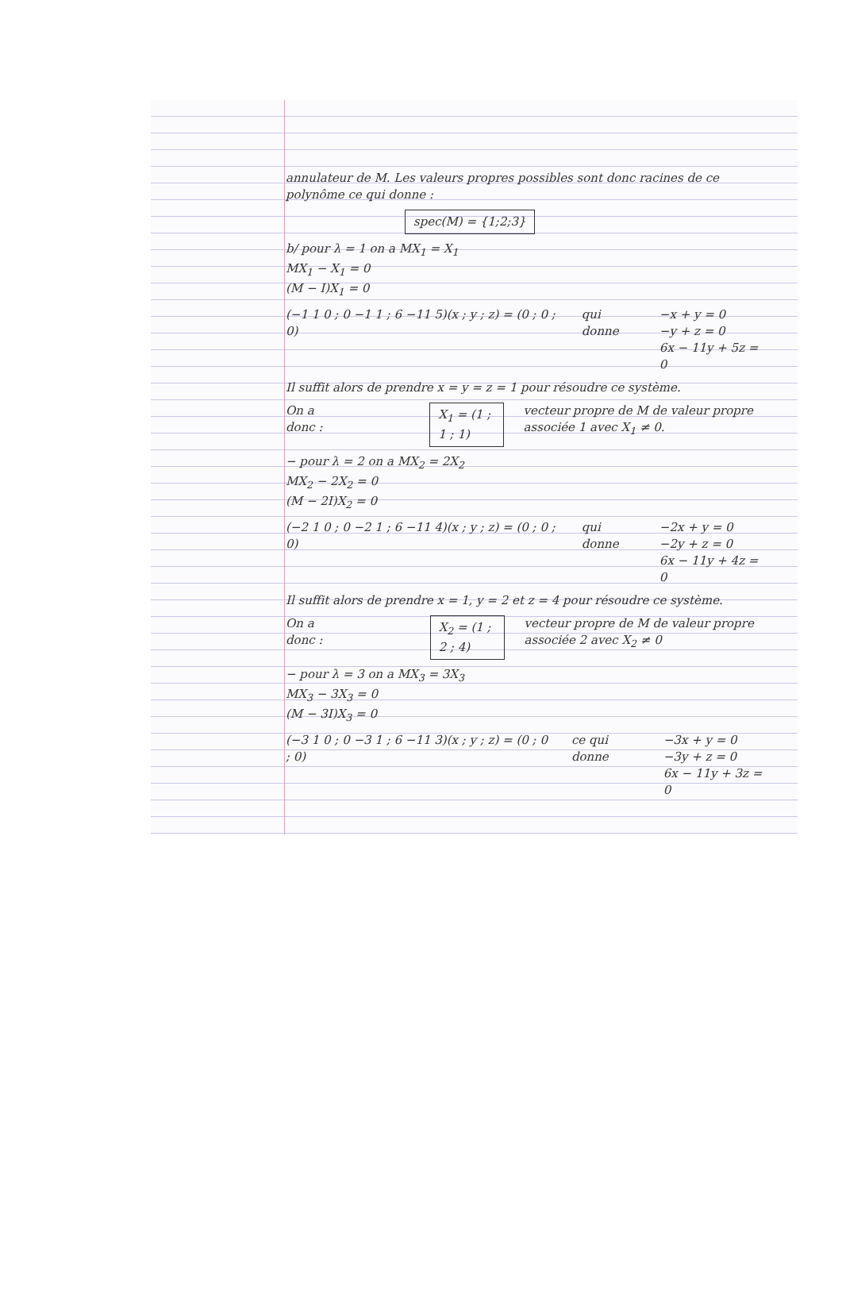annulateur de M. Les valeurs propres possibles sont donc racines de ce polynôme ce qui donne :
spec(M) = {1;2;3}
b/ pour λ = 1 on a MX<sub>1</sub> = X<sub>1</sub>
MX<sub>1</sub> − X<sub>1</sub> = 0
(M − I)X<sub>1</sub> = 0
(−1 1 0 ; 0 −1 1 ; 6 −11 5)(x ; y ; z) = (0 ; 0 ; 0) qui donne −x + y = 0
−y + z = 0
6x − 11y + 5z = 0
Il suffit alors de prendre x = y = z = 1 pour résoudre ce système.
On a donc : X<sub>1</sub> = (1 ; 1 ; 1) vecteur propre de M de valeur propre associée 1 avec X<sub>1</sub> ≠ 0.
− pour λ = 2 on a MX<sub>2</sub> = 2X<sub>2</sub>
MX<sub>2</sub> − 2X<sub>2</sub> = 0
(M − 2I)X<sub>2</sub> = 0
(−2 1 0 ; 0 −2 1 ; 6 −11 4)(x ; y ; z) = (0 ; 0 ; 0) qui donne −2x + y = 0
−2y + z = 0
6x − 11y + 4z = 0
Il suffit alors de prendre x = 1, y = 2 et z = 4 pour résoudre ce système.
On a donc : X<sub>2</sub> = (1 ; 2 ; 4) vecteur propre de M de valeur propre associée 2 avec X<sub>2</sub> ≠ 0
− pour λ = 3 on a MX<sub>3</sub> = 3X<sub>3</sub>
MX<sub>3</sub> − 3X<sub>3</sub> = 0
(M − 3I)X<sub>3</sub> = 0
(−3 1 0 ; 0 −3 1 ; 6 −11 3)(x ; y ; z) = (0 ; 0 ; 0) ce qui donne −3x + y = 0
−3y + z = 0
6x − 11y + 3z = 0